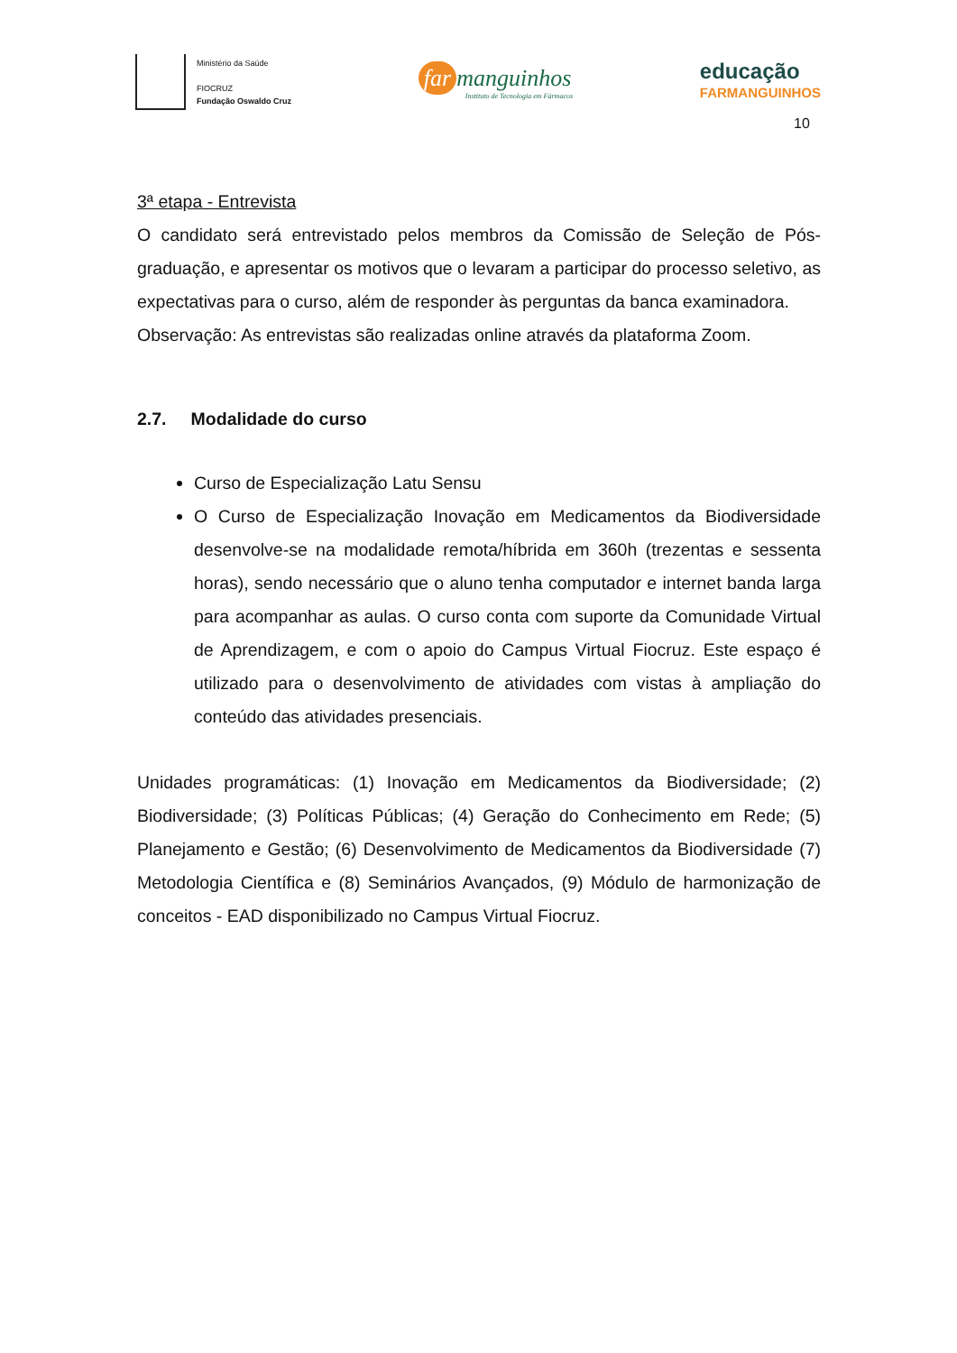Ministério da Saúde
FIOCRUZ
Fundação Oswaldo Cruz
far manguinhos
Instituto de Tecnologia em Fármacos
educação
FARMANGUINHOS
10
3ª etapa - Entrevista
O candidato será entrevistado pelos membros da Comissão de Seleção de Pós-graduação, e apresentar os motivos que o levaram a participar do processo seletivo, as expectativas para o curso, além de responder às perguntas da banca examinadora.
Observação: As entrevistas são realizadas online através da plataforma Zoom.
2.7. Modalidade do curso
Curso de Especialização Latu Sensu
O Curso de Especialização Inovação em Medicamentos da Biodiversidade desenvolve-se na modalidade remota/híbrida em 360h (trezentas e sessenta horas), sendo necessário que o aluno tenha computador e internet banda larga para acompanhar as aulas. O curso conta com suporte da Comunidade Virtual de Aprendizagem, e com o apoio do Campus Virtual Fiocruz. Este espaço é utilizado para o desenvolvimento de atividades com vistas à ampliação do conteúdo das atividades presenciais.
Unidades programáticas: (1) Inovação em Medicamentos da Biodiversidade; (2) Biodiversidade; (3) Políticas Públicas; (4) Geração do Conhecimento em Rede; (5) Planejamento e Gestão; (6) Desenvolvimento de Medicamentos da Biodiversidade (7) Metodologia Científica e (8) Seminários Avançados, (9) Módulo de harmonização de conceitos - EAD disponibilizado no Campus Virtual Fiocruz.